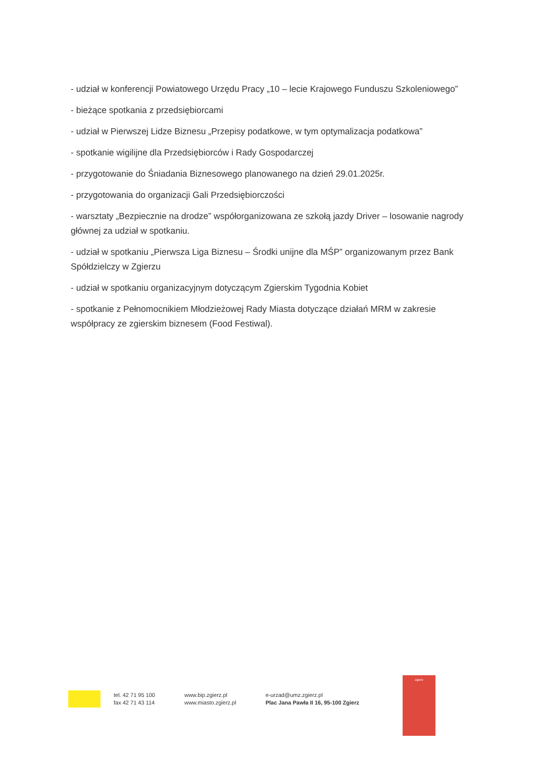- udział w konferencji Powiatowego Urzędu Pracy „10 – lecie Krajowego Funduszu Szkoleniowego”
- bieżące spotkania z przedsiębiorcami
- udział w Pierwszej Lidze Biznesu „Przepisy podatkowe, w tym optymalizacja podatkowa”
- spotkanie wigilijne dla Przedsiębiorców i Rady Gospodarczej
- przygotowanie do Śniadania Biznesowego planowanego na dzień 29.01.2025r.
- przygotowania do organizacji Gali Przedsiębiorczości
- warsztaty „Bezpiecznie na drodze” współorganizowana ze szkołą jazdy Driver – losowanie nagrody głównej za udział w spotkaniu.
- udział w spotkaniu „Pierwsza Liga Biznesu – Środki unijne dla MŚP” organizowanym przez Bank Spółdzielczy w Zgierzu
- udział w spotkaniu organizacyjnym dotyczącym Zgierskim Tygodnia Kobiet
- spotkanie z Pełnomocnikiem Młodzieżowej Rady Miasta dotyczące działań MRM w zakresie współpracy ze zgierskim biznesem (Food Festiwal).
tel. 42 71 95 100
fax 42 71 43 114
www.bip.zgierz.pl
www.miasto.zgierz.pl
e-urzad@umz.zgierz.pl
Plac Jana Pawła II 16, 95-100 Zgierz
Zgierz